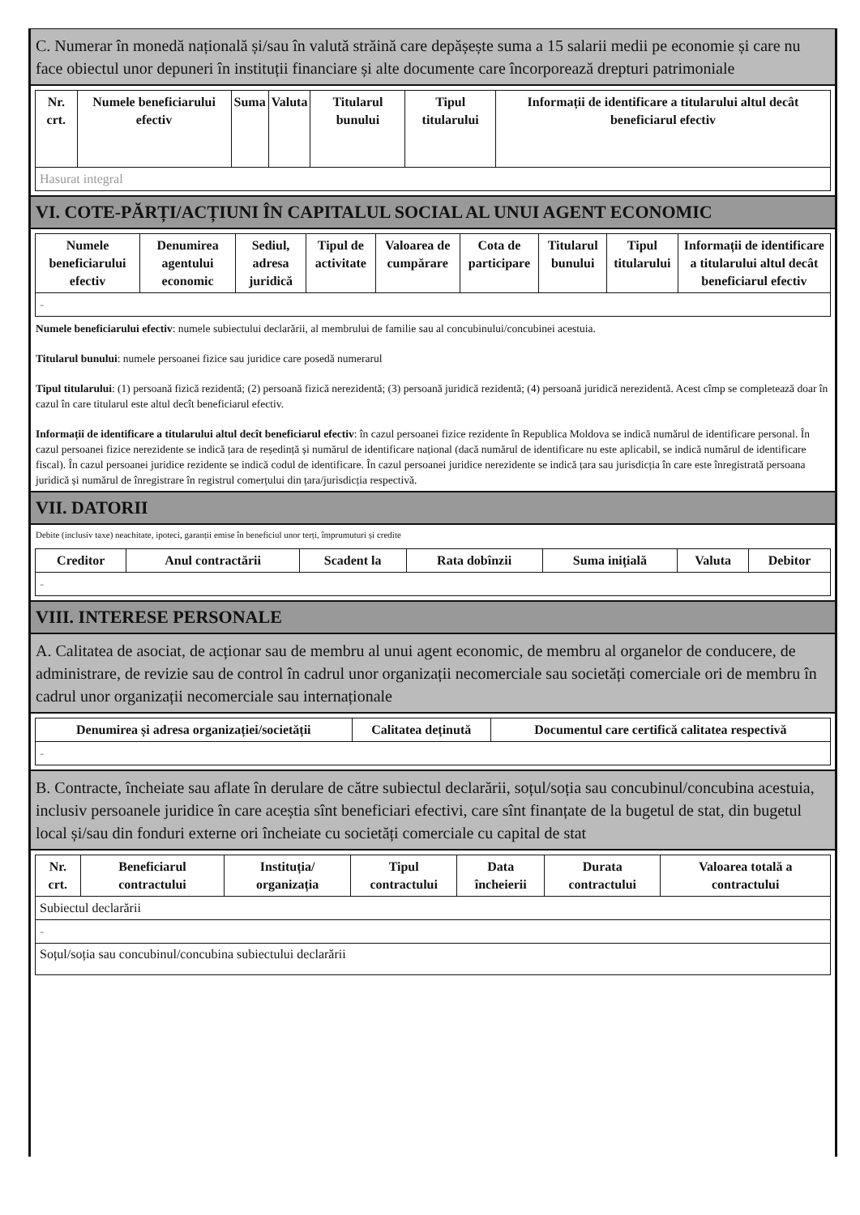C. Numerar în monedă națională și/sau în valută străină care depășește suma a 15 salarii medii pe economie și care nu face obiectul unor depuneri în instituții financiare și alte documente care încorporează drepturi patrimoniale
| Nr. crt. | Numele beneficiarului efectiv | Suma | Valuta | Titularul bunului | Tipul titularului | Informații de identificare a titularului altul decât beneficiarul efectiv |
| --- | --- | --- | --- | --- | --- | --- |
| Hasurat integral | | | | | | |
VI. COTE-PĂRȚI/ACȚIUNI ÎN CAPITALUL SOCIAL AL UNUI AGENT ECONOMIC
| Numele beneficiarului efectiv | Denumirea agentului economic | Sediul, adresa juridică | Tipul de activitate | Valoarea de cumpărare | Cota de participare | Titularul bunului | Tipul titularului | Informații de identificare a titularului altul decât beneficiarul efectiv |
| --- | --- | --- | --- | --- | --- | --- | --- | --- |
| - | | | | | | | | |
Numele beneficiarului efectiv: numele subiectului declarării, al membrului de familie sau al concubinului/concubinei acestuia.
Titularul bunului: numele persoanei fizice sau juridice care posedă numerarul
Tipul titularului: (1) persoană fizică rezidentă; (2) persoană fizică nerezidentă; (3) persoană juridică rezidentă; (4) persoană juridică nerezidentă. Acest cîmp se completează doar în cazul în care titularul este altul decît beneficiarul efectiv.
Informații de identificare a titularului altul decît beneficiarul efectiv: în cazul persoanei fizice rezidente în Republica Moldova se indică numărul de identificare personal. În cazul persoanei fizice nerezidente se indică țara de reședință și numărul de identificare național (dacă numărul de identificare nu este aplicabil, se indică numărul de identificare fiscal). În cazul persoanei juridice rezidente se indică codul de identificare. În cazul persoanei juridice nerezidente se indică țara sau jurisdicția în care este înregistrată persoana juridică și numărul de înregistrare în registrul comerțului din țara/jurisdicția respectivă.
VII. DATORII
Debite (inclusiv taxe) neachitate, ipoteci, garanții emise în beneficiul unor terți, împrumuturi și credite
| Creditor | Anul contractării | Scadent la | Rata dobînzii | Suma inițială | Valuta | Debitor |
| --- | --- | --- | --- | --- | --- | --- |
| - | | | | | | |
VIII. INTERESE PERSONALE
A. Calitatea de asociat, de acționar sau de membru al unui agent economic, de membru al organelor de conducere, de administrare, de revizie sau de control în cadrul unor organizații necomerciale sau societăți comerciale ori de membru în cadrul unor organizații necomerciale sau internaționale
| Denumirea și adresa organizației/societății | Calitatea deținută | Documentul care certifică calitatea respectivă |
| --- | --- | --- |
| - | | |
B. Contracte, încheiate sau aflate în derulare de către subiectul declarării, soțul/soția sau concubinul/concubina acestuia, inclusiv persoanele juridice în care aceștia sînt beneficiari efectivi, care sînt finanțate de la bugetul de stat, din bugetul local și/sau din fonduri externe ori încheiate cu societăți comerciale cu capital de stat
| Nr. crt. | Beneficiarul contractului | Instituția/ organizația | Tipul contractului | Data încheierii | Durata contractului | Valoarea totală a contractului |
| --- | --- | --- | --- | --- | --- | --- |
| Subiectul declarării | | | | | | |
| - | | | | | | |
| Soțul/soția sau concubinul/concubina subiectului declarării | | | | | | |